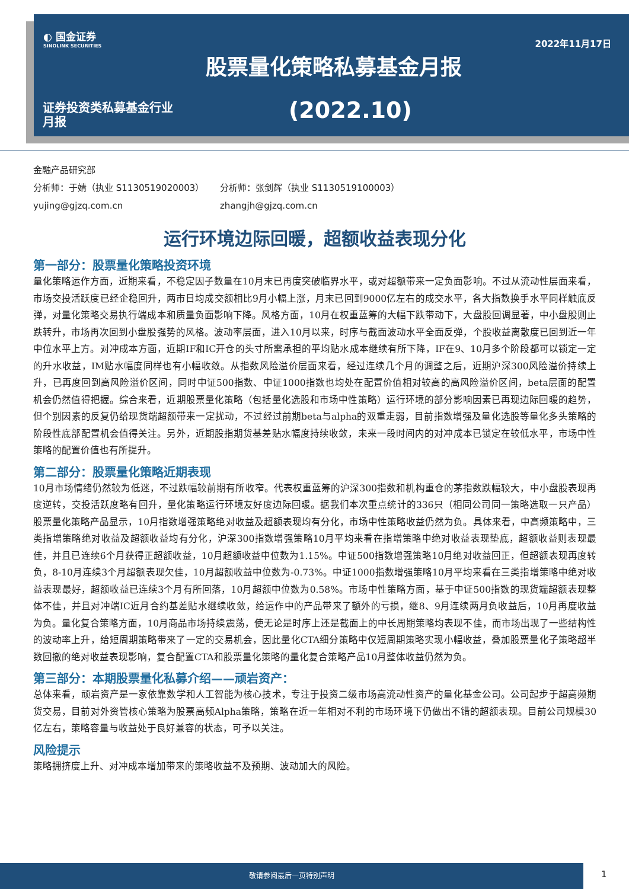◐ 国金证券
SINOLINK SECURITIES
2022年11月17日
股票量化策略私募基金月报
证券投资类私募基金行业
月报
(2022.10)
金融产品研究部
分析师：于婧（执业 S1130519020003） 分析师：张剑辉（执业 S1130519100003）
yujing@gjzq.com.cn zhangjh@gjzq.com.cn
运行环境边际回暖，超额收益表现分化
第一部分：股票量化策略投资环境
量化策略运作方面，近期来看，不稳定因子数量在10月末已再度突破临界水平，或对超额带来一定负面影响。不过从流动性层面来看，市场交投活跃度已经企稳回升，两市日均成交额相比9月小幅上涨，月末已回到9000亿左右的成交水平，各大指数换手水平同样触底反弹，对量化策略交易执行端成本和质量负面影响下降。风格方面，10月在权重蓝筹的大幅下跌带动下，大盘股回调显著，中小盘股则止跌转升，市场再次回到小盘股强势的风格。波动率层面，进入10月以来，时序与截面波动水平全面反弹，个股收益离散度已回到近一年中位水平上方。对冲成本方面，近期IF和IC开仓的头寸所需承担的平均贴水成本继续有所下降，IF在9、10月多个阶段都可以锁定一定的升水收益，IM贴水幅度同样也有小幅收敛。从指数风险溢价层面来看，经过连续几个月的调整之后，近期沪深300风险溢价持续上升，已再度回到高风险溢价区间，同时中证500指数、中证1000指数也均处在配置价值相对较高的高风险溢价区间，beta层面的配置机会仍然值得把握。综合来看，近期股票量化策略（包括量化选股和市场中性策略）运行环境的部分影响因素已再现边际回暖的趋势，但个别因素的反复仍给现货端超额带来一定扰动，不过经过前期beta与alpha的双重走弱，目前指数增强及量化选股等量化多头策略的阶段性底部配置机会值得关注。另外，近期股指期货基差贴水幅度持续收敛，未来一段时间内的对冲成本已锁定在较低水平，市场中性策略的配置价值也有所提升。
第二部分：股票量化策略近期表现
10月市场情绪仍然较为低迷，不过跌幅较前期有所收窄。代表权重蓝筹的沪深300指数和机构重仓的茅指数跌幅较大，中小盘股表现再度逆转，交投活跃度略有回升，量化策略运行环境友好度边际回暖。据我们本次重点统计的336只（相同公司同一策略选取一只产品）股票量化策略产品显示，10月指数增强策略绝对收益及超额表现均有分化，市场中性策略收益仍然为负。具体来看，中高频策略中，三类指增策略绝对收益及超额收益均有分化，沪深300指数增强策略10月平均来看在指增策略中绝对收益表现垫底，超额收益则表现最佳，并且已连续6个月获得正超额收益，10月超额收益中位数为1.15%。中证500指数增强策略10月绝对收益回正，但超额表现再度转负，8-10月连续3个月超额表现欠佳，10月超额收益中位数为-0.73%。中证1000指数增强策略10月平均来看在三类指增策略中绝对收益表现最好，超额收益已连续3个月有所回落，10月超额中位数为0.58%。市场中性策略方面，基于中证500指数的现货端超额表现整体不佳，并且对冲端IC近月合约基差贴水继续收敛，给运作中的产品带来了额外的亏损，继8、9月连续两月负收益后，10月再度收益为负。量化复合策略方面，10月商品市场持续震荡，使无论是时序上还是截面上的中长周期策略均表现不佳，而市场出现了一些结构性的波动率上升，给短周期策略带来了一定的交易机会，因此量化CTA细分策略中仅短周期策略实现小幅收益，叠加股票量化子策略超半数回撤的绝对收益表现影响，复合配置CTA和股票量化策略的量化复合策略产品10月整体收益仍然为负。
第三部分：本期股票量化私募介绍——顽岩资产：
总体来看，顽岩资产是一家依靠数学和人工智能为核心技术，专注于投资二级市场高流动性资产的量化基金公司。公司起步于超高频期货交易，目前对外资管核心策略为股票高频Alpha策略，策略在近一年相对不利的市场环境下仍做出不错的超额表现。目前公司规模30亿左右，策略容量与收益处于良好兼容的状态，可予以关注。
风险提示
策略拥挤度上升、对冲成本增加带来的策略收益不及预期、波动加大的风险。
敬请参阅最后一页特别声明
1